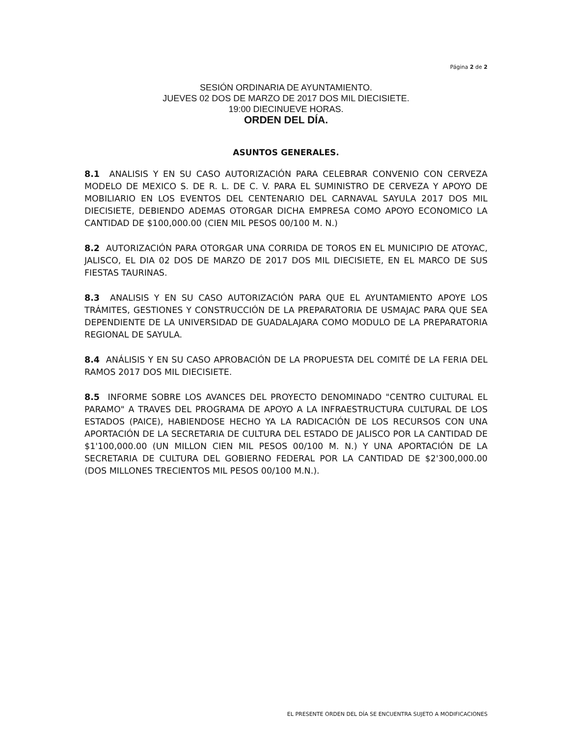Página 2 de 2
SESIÓN ORDINARIA DE AYUNTAMIENTO.
JUEVES 02 DOS DE MARZO DE 2017 DOS MIL DIECISIETE.
19:00 DIECINUEVE HORAS.
ORDEN DEL DÍA.
ASUNTOS GENERALES.
8.1 ANALISIS Y EN SU CASO AUTORIZACIÓN PARA CELEBRAR CONVENIO CON CERVEZA MODELO DE MEXICO S. DE R. L. DE C. V. PARA EL SUMINISTRO DE CERVEZA Y APOYO DE MOBILIARIO EN LOS EVENTOS DEL CENTENARIO DEL CARNAVAL SAYULA 2017 DOS MIL DIECISIETE, DEBIENDO ADEMAS OTORGAR DICHA EMPRESA COMO APOYO ECONOMICO LA CANTIDAD DE $100,000.00 (CIEN MIL PESOS 00/100 M. N.)
8.2 AUTORIZACIÓN PARA OTORGAR UNA CORRIDA DE TOROS EN EL MUNICIPIO DE ATOYAC, JALISCO, EL DIA 02 DOS DE MARZO DE 2017 DOS MIL DIECISIETE, EN EL MARCO DE SUS FIESTAS TAURINAS.
8.3 ANALISIS Y EN SU CASO AUTORIZACIÓN PARA QUE EL AYUNTAMIENTO APOYE LOS TRÁMITES, GESTIONES Y CONSTRUCCIÓN DE LA PREPARATORIA DE USMAJAC PARA QUE SEA DEPENDIENTE DE LA UNIVERSIDAD DE GUADALAJARA COMO MODULO DE LA PREPARATORIA REGIONAL DE SAYULA.
8.4 ANÁLISIS Y EN SU CASO APROBACIÓN DE LA PROPUESTA DEL COMITÉ DE LA FERIA DEL RAMOS 2017 DOS MIL DIECISIETE.
8.5 INFORME SOBRE LOS AVANCES DEL PROYECTO DENOMINADO "CENTRO CULTURAL EL PARAMO" A TRAVES DEL PROGRAMA DE APOYO A LA INFRAESTRUCTURA CULTURAL DE LOS ESTADOS (PAICE), HABIENDOSE HECHO YA LA RADICACIÓN DE LOS RECURSOS CON UNA APORTACIÓN DE LA SECRETARIA DE CULTURA DEL ESTADO DE JALISCO POR LA CANTIDAD DE $1'100,000.00 (UN MILLON CIEN MIL PESOS 00/100 M. N.) Y UNA APORTACIÓN DE LA SECRETARIA DE CULTURA DEL GOBIERNO FEDERAL POR LA CANTIDAD DE $2'300,000.00 (DOS MILLONES TRECIENTOS MIL PESOS 00/100 M.N.).
EL PRESENTE ORDEN DEL DÍA SE ENCUENTRA SUJETO A MODIFICACIONES